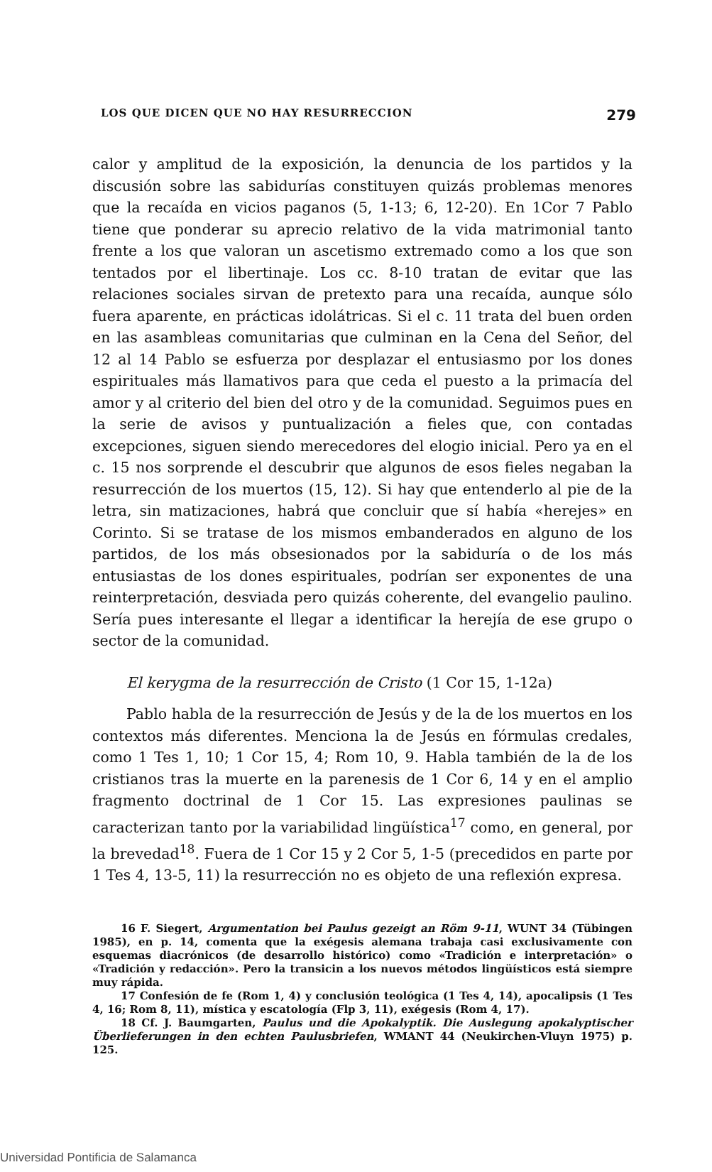LOS QUE DICEN QUE NO HAY RESURRECCION 279
calor y amplitud de la exposición, la denuncia de los partidos y la discusión sobre las sabidurías constituyen quizás problemas menores que la recaída en vicios paganos (5, 1-13; 6, 12-20). En 1Cor 7 Pablo tiene que ponderar su aprecio relativo de la vida matrimonial tanto frente a los que valoran un ascetismo extremado como a los que son tentados por el libertinaje. Los cc. 8-10 tratan de evitar que las relaciones sociales sirvan de pretexto para una recaída, aunque sólo fuera aparente, en prácticas idolátricas. Si el c. 11 trata del buen orden en las asambleas comunitarias que culminan en la Cena del Señor, del 12 al 14 Pablo se esfuerza por desplazar el entusiasmo por los dones espirituales más llamativos para que ceda el puesto a la primacía del amor y al criterio del bien del otro y de la comunidad. Seguimos pues en la serie de avisos y puntualización a fieles que, con contadas excepciones, siguen siendo merecedores del elogio inicial. Pero ya en el c. 15 nos sorprende el descubrir que algunos de esos fieles negaban la resurrección de los muertos (15, 12). Si hay que entenderlo al pie de la letra, sin matizaciones, habrá que concluir que sí había «herejes» en Corinto. Si se tratase de los mismos embanderados en alguno de los partidos, de los más obsesionados por la sabiduría o de los más entusiastas de los dones espirituales, podrían ser exponentes de una reinterpretación, desviada pero quizás coherente, del evangelio paulino. Sería pues interesante el llegar a identificar la herejía de ese grupo o sector de la comunidad.
El kerygma de la resurrección de Cristo (1 Cor 15, 1-12a)
Pablo habla de la resurrección de Jesús y de la de los muertos en los contextos más diferentes. Menciona la de Jesús en fórmulas credales, como 1 Tes 1, 10; 1 Cor 15, 4; Rom 10, 9. Habla también de la de los cristianos tras la muerte en la parenesis de 1 Cor 6, 14 y en el amplio fragmento doctrinal de 1 Cor 15. Las expresiones paulinas se caracterizan tanto por la variabilidad lingüística<sup>17</sup> como, en general, por la brevedad<sup>18</sup>. Fuera de 1 Cor 15 y 2 Cor 5, 1-5 (precedidos en parte por 1 Tes 4, 13-5, 11) la resurrección no es objeto de una reflexión expresa.
16 F. Siegert, Argumentation bei Paulus gezeigt an Röm 9-11, WUNT 34 (Tübingen 1985), en p. 14, comenta que la exégesis alemana trabaja casi exclusivamente con esquemas diacrónicos (de desarrollo histórico) como «Tradición e interpretación» o «Tradición y redacción». Pero la transicin a los nuevos métodos lingüísticos está siempre muy rápida.
17 Confesión de fe (Rom 1, 4) y conclusión teológica (1 Tes 4, 14), apocalipsis (1 Tes 4, 16; Rom 8, 11), mística y escatología (Flp 3, 11), exégesis (Rom 4, 17).
18 Cf. J. Baumgarten, Paulus und die Apokalyptik. Die Auslegung apokalyptischer Überlieferungen in den echten Paulusbriefen, WMANT 44 (Neukirchen-Vluyn 1975) p. 125.
Universidad Pontificia de Salamanca